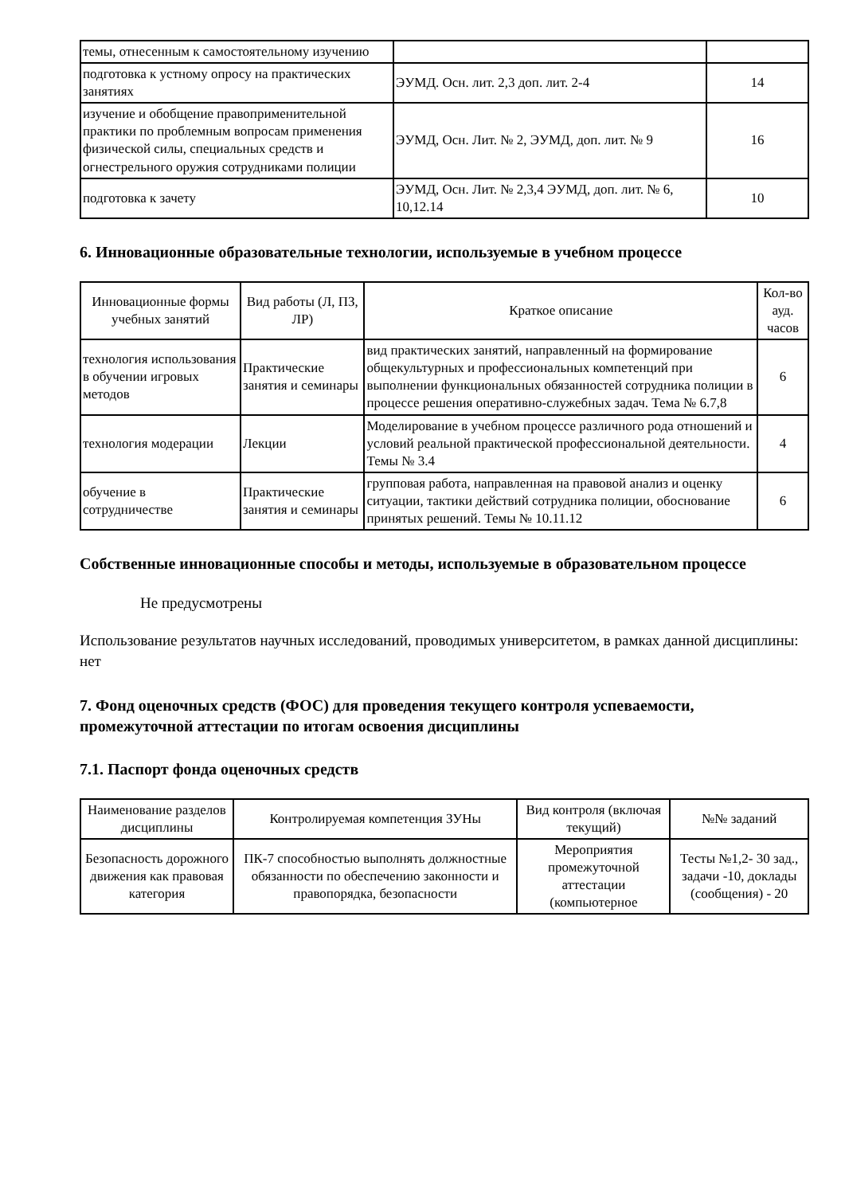| темы, отнесенным к самостоятельному изучению | | |
| подготовка к устному опросу на практических занятиях | ЭУМД. Осн. лит. 2,3 доп. лит. 2-4 | 14 |
| изучение и обобщение правоприменительной практики по проблемным вопросам применения физической силы, специальных средств и огнестрельного оружия сотрудниками полиции | ЭУМД, Осн. Лит. № 2, ЭУМД, доп. лит. № 9 | 16 |
| подготовка к зачету | ЭУМД, Осн. Лит. № 2,3,4 ЭУМД, доп. лит. № 6, 10,12.14 | 10 |
6. Инновационные образовательные технологии, используемые в учебном процессе
| Инновационные формы учебных занятий | Вид работы (Л, ПЗ, ЛР) | Краткое описание | Кол-во ауд. часов |
| --- | --- | --- | --- |
| технология использования в обучении игровых методов | Практические занятия и семинары | вид практических занятий, направленный на формирование общекультурных и профессиональных компетенций при выполнении функциональных обязанностей сотрудника полиции в процессе решения оперативно-служебных задач. Тема № 6.7,8 | 6 |
| технология модерации | Лекции | Моделирование в учебном процессе различного рода отношений и условий реальной практической профессиональной деятельности. Темы № 3.4 | 4 |
| обучение в сотрудничестве | Практические занятия и семинары | групповая работа, направленная на правовой анализ и оценку ситуации, тактики действий сотрудника полиции, обоснование принятых решений. Темы № 10.11.12 | 6 |
Собственные инновационные способы и методы, используемые в образовательном процессе
Не предусмотрены
Использование результатов научных исследований, проводимых университетом, в рамках данной дисциплины: нет
7. Фонд оценочных средств (ФОС) для проведения текущего контроля успеваемости, промежуточной аттестации по итогам освоения дисциплины
7.1. Паспорт фонда оценочных средств
| Наименование разделов дисциплины | Контролируемая компетенция ЗУНы | Вид контроля (включая текущий) | №№ заданий |
| --- | --- | --- | --- |
| Безопасность дорожного движения как правовая категория | ПК-7 способностью выполнять должностные обязанности по обеспечению законности и правопорядка, безопасности | Мероприятия промежуточной аттестации (компьютерное | Тесты №1,2- 30 зад., задачи -10, доклады (сообщения) - 20 |